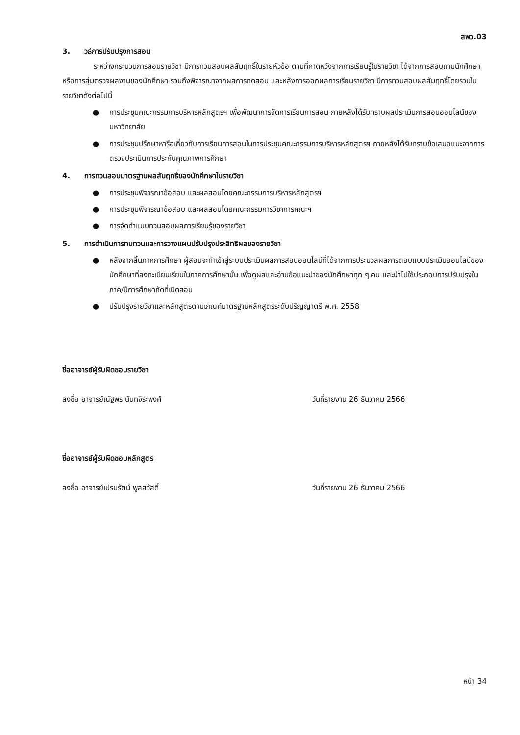สพว.03
3. วิธีการปรับปรุงการสอน
ระหว่างกระบวนการสอนรายวิชา มีการทวนสอบผลสัมฤทธิ์ในรายหัวข้อ ตามที่คาดหวังจากการเรียนรู้ในรายวิชา ได้จากการสอบถามนักศึกษา หรือการสุ่มตรวจผลงานของนักศึกษา รวมถึงพิจารณาจากผลการทดสอบ และหลังการออกผลการเรียนรายวิชา มีการทวนสอบผลสัมฤทธิ์โดยรวมในรายวิชาดังต่อไปนี้
● การประชุมคณะกรรมการบริหารหลักสูตรฯ เพื่อพัฒนาการจัดการเรียนการสอน ภายหลังได้รับทราบผลประเมินการสอนออนไลน์ของมหาวิทยาลัย
● การประชุมปรึกษาหารือเกี่ยวกับการเรียนการสอนในการประชุมคณะกรรมการบริหารหลักสูตรฯ ภายหลังได้รับทราบข้อเสนอแนะจากการตรวจประเมินการประกันคุณภาพการศึกษา
4. การทวนสอบมาตรฐานผลสัมฤทธิ์ของนักศึกษาในรายวิชา
● การประชุมพิจารณาข้อสอบ และผลสอบโดยคณะกรรมการบริหารหลักสูตรฯ
● การประชุมพิจารณาข้อสอบ และผลสอบโดยคณะกรรมการวิชาการคณะฯ
● การจัดทำแบบทวนสอบผลการเรียนรู้ของรายวิชา
5. การดำเนินการทบทวนและการวางแผนปรับปรุงประสิทธิผลของรายวิชา
● หลังจากสิ้นภาคการศึกษา ผู้สอนจะทำเข้าสู่ระบบประเมินผลการสอนออนไลน์ที่ได้จากการประมวลผลการตอบแบบประเมินออนไลน์ของนักศึกษาที่ลงทะเบียนเรียนในภาคการศึกษานั้น เพื่อดูผลและอ่านข้อแนะนำของนักศึกษาทุก ๆ คน และนำไปใช้ประกอบการปรับปรุงในภาค/ปีการศึกษาถัดที่เปิดสอน
● ปรับปรุงรายวิชาและหลักสูตรตามเกณฑ์มาตรฐานหลักสูตรระดับปริญญาตรี พ.ศ. 2558
ชื่ออาจารย์ผู้รับผิดชอบรายวิชา
ลงชื่อ อาจารย์ณัฐพร นันทจิระพงศ์ วันที่รายงาน 26 ธันวาคม 2566
ชื่ออาจารย์ผู้รับผิดชอบหลักสูตร
ลงชื่อ อาจารย์เปรมรัตน์ พูลสวัสดิ์ วันที่รายงาน 26 ธันวาคม 2566
หน้า 34